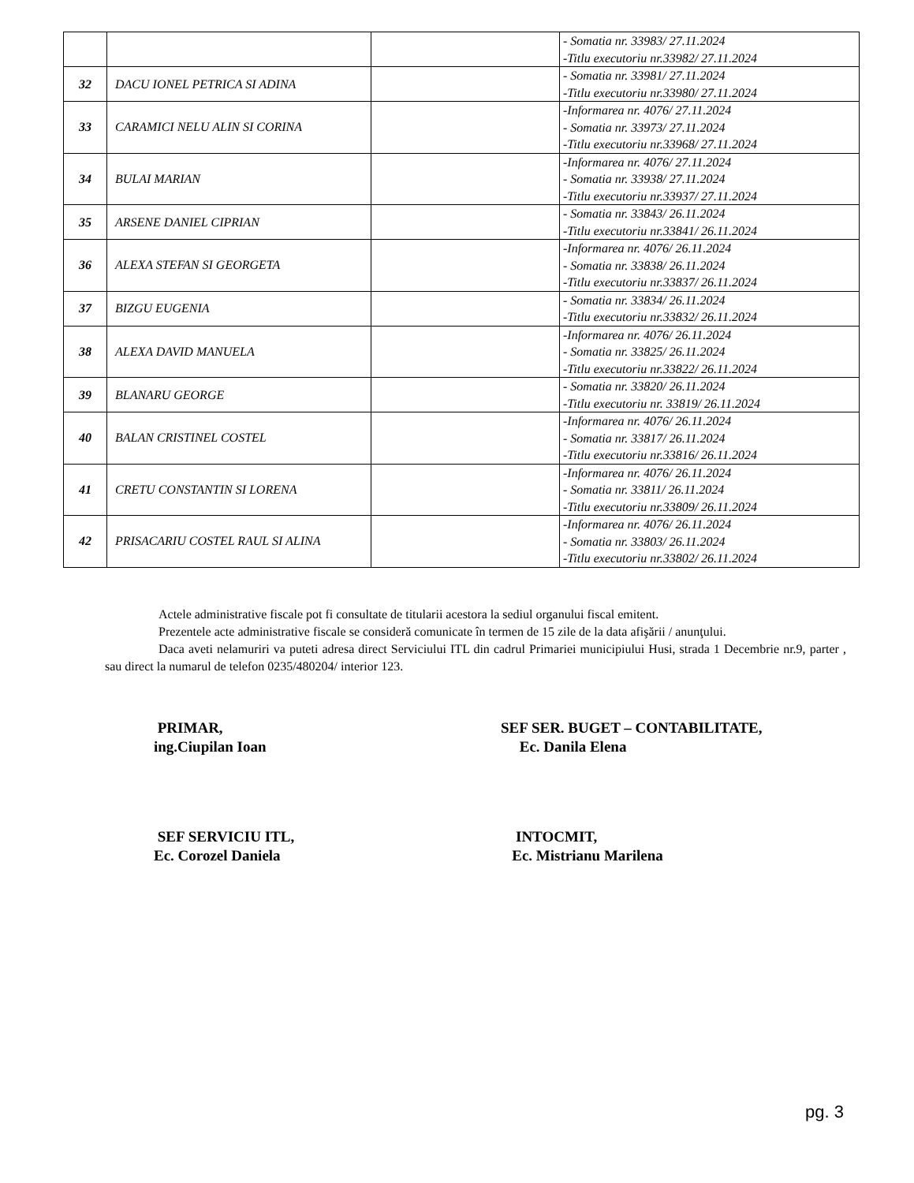| | | | - Somatia nr. 33983/ 27.11.2024 -Titlu executoriu nr.33982/ 27.11.2024 |
| 32 | DACU IONEL PETRICA SI ADINA | | - Somatia nr. 33981/ 27.11.2024 -Titlu executoriu nr.33980/ 27.11.2024 |
| 33 | CARAMICI NELU ALIN SI CORINA | | -Informarea nr. 4076/ 27.11.2024 - Somatia nr. 33973/ 27.11.2024 -Titlu executoriu nr.33968/ 27.11.2024 |
| 34 | BULAI MARIAN | | -Informarea nr. 4076/ 27.11.2024 - Somatia nr. 33938/ 27.11.2024 -Titlu executoriu nr.33937/ 27.11.2024 |
| 35 | ARSENE DANIEL CIPRIAN | | - Somatia nr. 33843/ 26.11.2024 -Titlu executoriu nr.33841/ 26.11.2024 |
| 36 | ALEXA STEFAN SI GEORGETA | | -Informarea nr. 4076/ 26.11.2024 - Somatia nr. 33838/ 26.11.2024 -Titlu executoriu nr.33837/ 26.11.2024 |
| 37 | BIZGU EUGENIA | | - Somatia nr. 33834/ 26.11.2024 -Titlu executoriu nr.33832/ 26.11.2024 |
| 38 | ALEXA DAVID MANUELA | | -Informarea nr. 4076/ 26.11.2024 - Somatia nr. 33825/ 26.11.2024 -Titlu executoriu nr.33822/ 26.11.2024 |
| 39 | BLANARU GEORGE | | - Somatia nr. 33820/ 26.11.2024 -Titlu executoriu nr. 33819/ 26.11.2024 |
| 40 | BALAN CRISTINEL COSTEL | | -Informarea nr. 4076/ 26.11.2024 - Somatia nr. 33817/ 26.11.2024 -Titlu executoriu nr.33816/ 26.11.2024 |
| 41 | CRETU CONSTANTIN SI LORENA | | -Informarea nr. 4076/ 26.11.2024 - Somatia nr. 33811/ 26.11.2024 -Titlu executoriu nr.33809/ 26.11.2024 |
| 42 | PRISACARIU COSTEL RAUL SI ALINA | | -Informarea nr. 4076/ 26.11.2024 - Somatia nr. 33803/ 26.11.2024 -Titlu executoriu nr.33802/ 26.11.2024 |
Actele administrative fiscale pot fi consultate de titularii acestora la sediul organului fiscal emitent.
Prezentele acte administrative fiscale se consideră comunicate în termen de 15 zile de la data afişării / anunţului.
Daca aveti nelamuriri va puteti adresa direct Serviciului ITL din cadrul Primariei municipiului Husi, strada 1 Decembrie nr.9, parter , sau direct la numarul de telefon 0235/480204/ interior 123.
PRIMAR,
ing.Ciupilan Ioan
SEF SER. BUGET – CONTABILITATE,
Ec. Danila Elena
SEF SERVICIU ITL,
Ec. Corozel Daniela
INTOCMIT,
Ec. Mistrianu Marilena
pg. 3